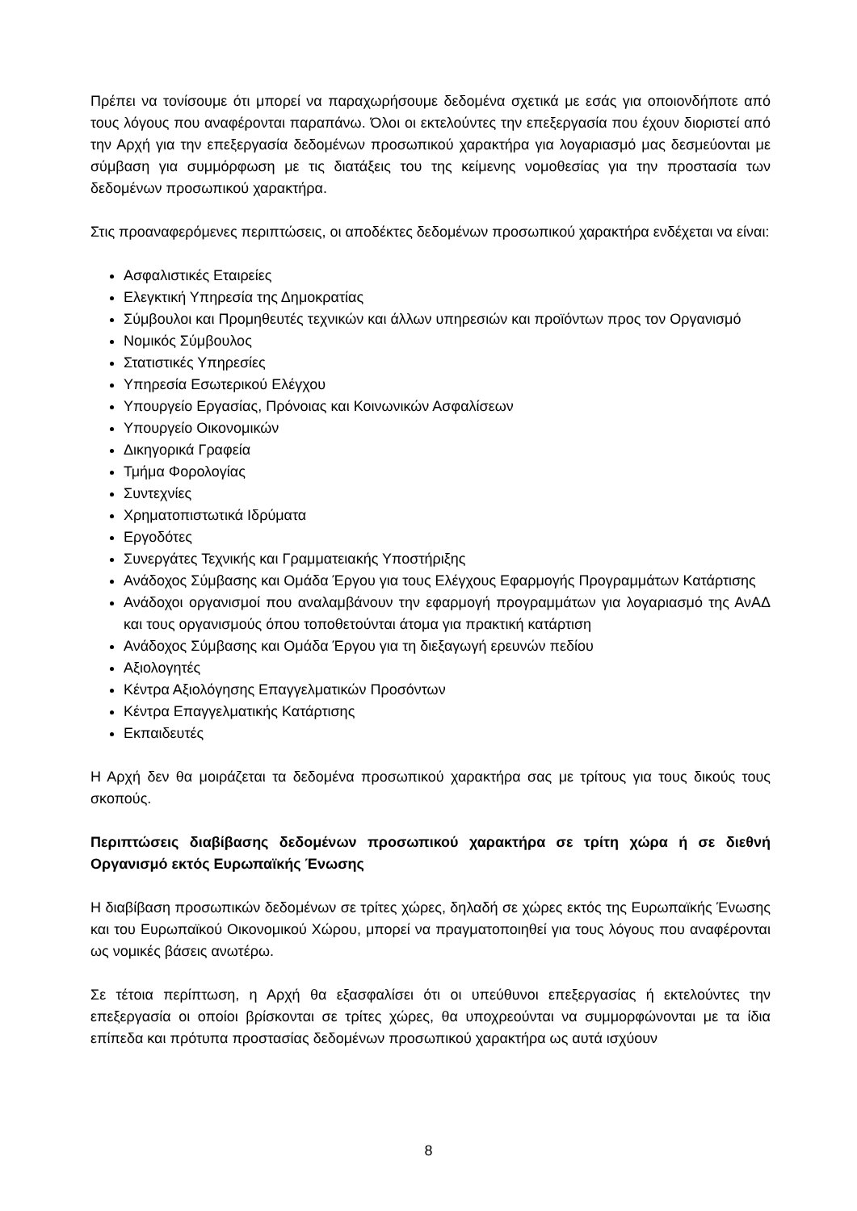Πρέπει να τονίσουμε ότι μπορεί να παραχωρήσουμε δεδομένα σχετικά με εσάς για οποιονδήποτε από τους λόγους που αναφέρονται παραπάνω. Όλοι οι εκτελούντες την επεξεργασία που έχουν διοριστεί από την Αρχή για την επεξεργασία δεδομένων προσωπικού χαρακτήρα για λογαριασμό μας δεσμεύονται με σύμβαση για συμμόρφωση με τις διατάξεις του της κείμενης νομοθεσίας για την προστασία των δεδομένων προσωπικού χαρακτήρα.
Στις προαναφερόμενες περιπτώσεις, οι αποδέκτες δεδομένων προσωπικού χαρακτήρα ενδέχεται να είναι:
Ασφαλιστικές Εταιρείες
Ελεγκτική Υπηρεσία της Δημοκρατίας
Σύμβουλοι και Προμηθευτές τεχνικών και άλλων υπηρεσιών και προϊόντων προς τον Οργανισμό
Νομικός Σύμβουλος
Στατιστικές Υπηρεσίες
Υπηρεσία Εσωτερικού Ελέγχου
Υπουργείο Εργασίας, Πρόνοιας και Κοινωνικών Ασφαλίσεων
Υπουργείο Οικονομικών
Δικηγορικά Γραφεία
Τμήμα Φορολογίας
Συντεχνίες
Χρηματοπιστωτικά Ιδρύματα
Εργοδότες
Συνεργάτες Τεχνικής και Γραμματειακής Υποστήριξης
Ανάδοχος Σύμβασης και Ομάδα Έργου για τους Ελέγχους Εφαρμογής Προγραμμάτων Κατάρτισης
Ανάδοχοι οργανισμοί που αναλαμβάνουν την εφαρμογή προγραμμάτων για λογαριασμό της ΑνΑΔ και τους οργανισμούς όπου τοποθετούνται άτομα για πρακτική κατάρτιση
Ανάδοχος Σύμβασης και Ομάδα Έργου για τη διεξαγωγή ερευνών πεδίου
Αξιολογητές
Κέντρα Αξιολόγησης Επαγγελματικών Προσόντων
Κέντρα Επαγγελματικής Κατάρτισης
Εκπαιδευτές
Η Αρχή δεν θα μοιράζεται τα δεδομένα προσωπικού χαρακτήρα σας με τρίτους για τους δικούς τους σκοπούς.
Περιπτώσεις διαβίβασης δεδομένων προσωπικού χαρακτήρα σε τρίτη χώρα ή σε διεθνή Οργανισμό εκτός Ευρωπαϊκής Ένωσης
Η διαβίβαση προσωπικών δεδομένων σε τρίτες χώρες, δηλαδή σε χώρες εκτός της Ευρωπαϊκής Ένωσης και του Ευρωπαϊκού Οικονομικού Χώρου, μπορεί να πραγματοποιηθεί για τους λόγους που αναφέρονται ως νομικές βάσεις ανωτέρω.
Σε τέτοια περίπτωση, η Αρχή θα εξασφαλίσει ότι οι υπεύθυνοι επεξεργασίας ή εκτελούντες την επεξεργασία οι οποίοι βρίσκονται σε τρίτες χώρες, θα υποχρεούνται να συμμορφώνονται με τα ίδια επίπεδα και πρότυπα προστασίας δεδομένων προσωπικού χαρακτήρα ως αυτά ισχύουν
8